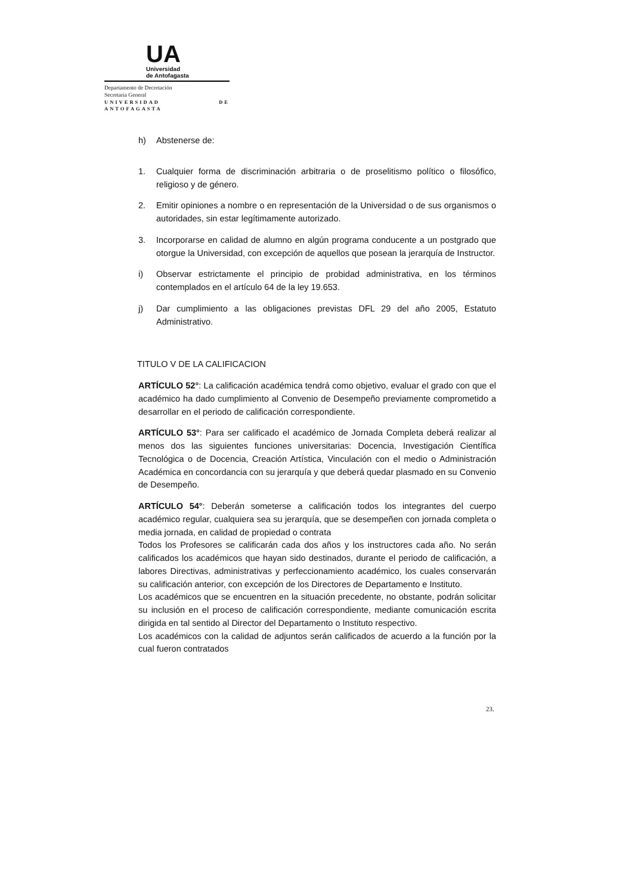UA
Universidad
de Antofagasta
Departamento de Decretación
Secretaría General
UNIVERSIDAD DE ANTOFAGASTA
h) Abstenerse de:
1. Cualquier forma de discriminación arbitraria o de proselitismo político o filosófico, religioso y de género.
2. Emitir opiniones a nombre o en representación de la Universidad o de sus organismos o autoridades, sin estar legítimamente autorizado.
3. Incorporarse en calidad de alumno en algún programa conducente a un postgrado que otorgue la Universidad, con excepción de aquellos que posean la jerarquía de Instructor.
i) Observar estrictamente el principio de probidad administrativa, en los términos contemplados en el artículo 64 de la ley 19.653.
j) Dar cumplimiento a las obligaciones previstas DFL 29 del año 2005, Estatuto Administrativo.
TITULO V DE LA CALIFICACION
ARTÍCULO 52°: La calificación académica tendrá como objetivo, evaluar el grado con que el académico ha dado cumplimiento al Convenio de Desempeño previamente comprometido a desarrollar en el periodo de calificación correspondiente.
ARTÍCULO 53°: Para ser calificado el académico de Jornada Completa deberá realizar al menos dos las siguientes funciones universitarias: Docencia, Investigación Científica Tecnológica o de Docencia, Creación Artística, Vinculación con el medio o Administración Académica en concordancia con su jerarquía y que deberá quedar plasmado en su Convenio de Desempeño.
ARTÍCULO 54°: Deberán someterse a calificación todos los integrantes del cuerpo académico regular, cualquiera sea su jerarquía, que se desempeñen con jornada completa o media jornada, en calidad de propiedad o contrata
Todos los Profesores se calificarán cada dos años y los instructores cada año. No serán calificados los académicos que hayan sido destinados, durante el periodo de calificación, a labores Directivas, administrativas y perfeccionamiento académico, los cuales conservarán su calificación anterior, con excepción de los Directores de Departamento e Instituto.
Los académicos que se encuentren en la situación precedente, no obstante, podrán solicitar su inclusión en el proceso de calificación correspondiente, mediante comunicación escrita dirigida en tal sentido al Director del Departamento o Instituto respectivo.
Los académicos con la calidad de adjuntos serán calificados de acuerdo a la función por la cual fueron contratados
23.